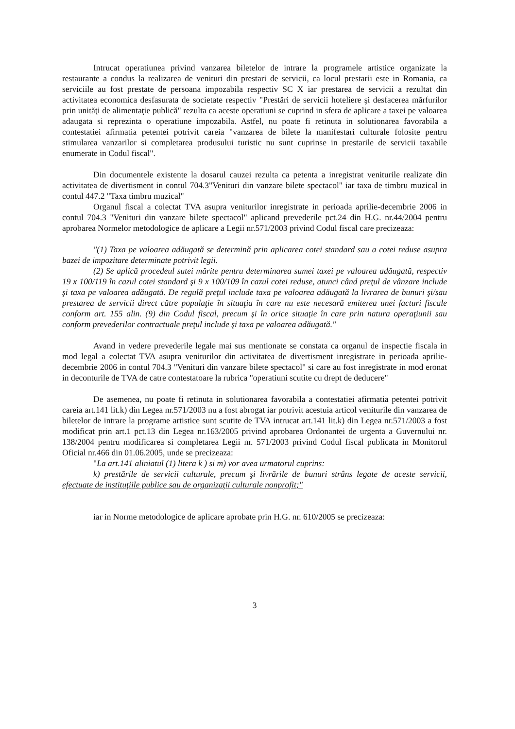Intrucat operatiunea privind vanzarea biletelor de intrare la programele artistice organizate la restaurante a condus la realizarea de venituri din prestari de servicii, ca locul prestarii este in Romania, ca serviciile au fost prestate de persoana impozabila respectiv SC X iar prestarea de servicii a rezultat din activitatea economica desfasurata de societate respectiv "Prestări de servicii hoteliere şi desfacerea mărfurilor prin unităţi de alimentaţie publică" rezulta ca aceste operatiuni se cuprind in sfera de aplicare a taxei pe valoarea adaugata si reprezinta o operatiune impozabila. Astfel, nu poate fi retinuta in solutionarea favorabila a contestatiei afirmatia petentei potrivit careia "vanzarea de bilete la manifestari culturale folosite pentru stimularea vanzarilor si completarea produsului turistic nu sunt cuprinse in prestarile de servicii taxabile enumerate in Codul fiscal".
Din documentele existente la dosarul cauzei rezulta ca petenta a inregistrat veniturile realizate din activitatea de divertisment in contul 704.3"Venituri din vanzare bilete spectacol" iar taxa de timbru muzical in contul 447.2 "Taxa timbru muzical"
Organul fiscal a colectat TVA asupra veniturilor inregistrate in perioada aprilie-decembrie 2006 in contul 704.3 "Venituri din vanzare bilete spectacol" aplicand prevederile pct.24 din H.G. nr.44/2004 pentru aprobarea Normelor metodologice de aplicare a Legii nr.571/2003 privind Codul fiscal care precizeaza:
"(1) Taxa pe valoarea adăugată se determină prin aplicarea cotei standard sau a cotei reduse asupra bazei de impozitare determinate potrivit legii.
(2) Se aplică procedeul sutei mărite pentru determinarea sumei taxei pe valoarea adăugată, respectiv 19 x 100/119 în cazul cotei standard şi 9 x 100/109 în cazul cotei reduse, atunci când preţul de vânzare include şi taxa pe valoarea adăugată. De regulă preţul include taxa pe valoarea adăugată la livrarea de bunuri şi/sau prestarea de servicii direct către populaţie în situaţia în care nu este necesară emiterea unei facturi fiscale conform art. 155 alin. (9) din Codul fiscal, precum şi în orice situaţie în care prin natura operaţiunii sau conform prevederilor contractuale preţul include şi taxa pe valoarea adăugată."
Avand in vedere prevederile legale mai sus mentionate se constata ca organul de inspectie fiscala in mod legal a colectat TVA asupra veniturilor din activitatea de divertisment inregistrate in perioada aprilie- decembrie 2006 in contul 704.3 "Venituri din vanzare bilete spectacol" si care au fost inregistrate in mod eronat in deconturile de TVA de catre contestatoare la rubrica "operatiuni scutite cu drept de deducere"
De asemenea, nu poate fi retinuta in solutionarea favorabila a contestatiei afirmatia petentei potrivit careia art.141 lit.k) din Legea nr.571/2003 nu a fost abrogat iar potrivit acestuia articol veniturile din vanzarea de biletelor de intrare la programe artistice sunt scutite de TVA intrucat art.141 lit.k) din Legea nr.571/2003 a fost modificat prin art.1 pct.13 din Legea nr.163/2005 privind aprobarea Ordonantei de urgenta a Guvernului nr. 138/2004 pentru modificarea si completarea Legii nr. 571/2003 privind Codul fiscal publicata in Monitorul Oficial nr.466 din 01.06.2005, unde se precizeaza:
"La art.141 aliniatul (1) litera k ) si m) vor avea urmatorul cuprins:
k) prestările de servicii culturale, precum şi livrările de bunuri strâns legate de aceste servicii, efectuate de instituţiile publice sau de organizaţii culturale nonprofit;"
iar in Norme metodologice de aplicare aprobate prin H.G. nr. 610/2005 se precizeaza:
3